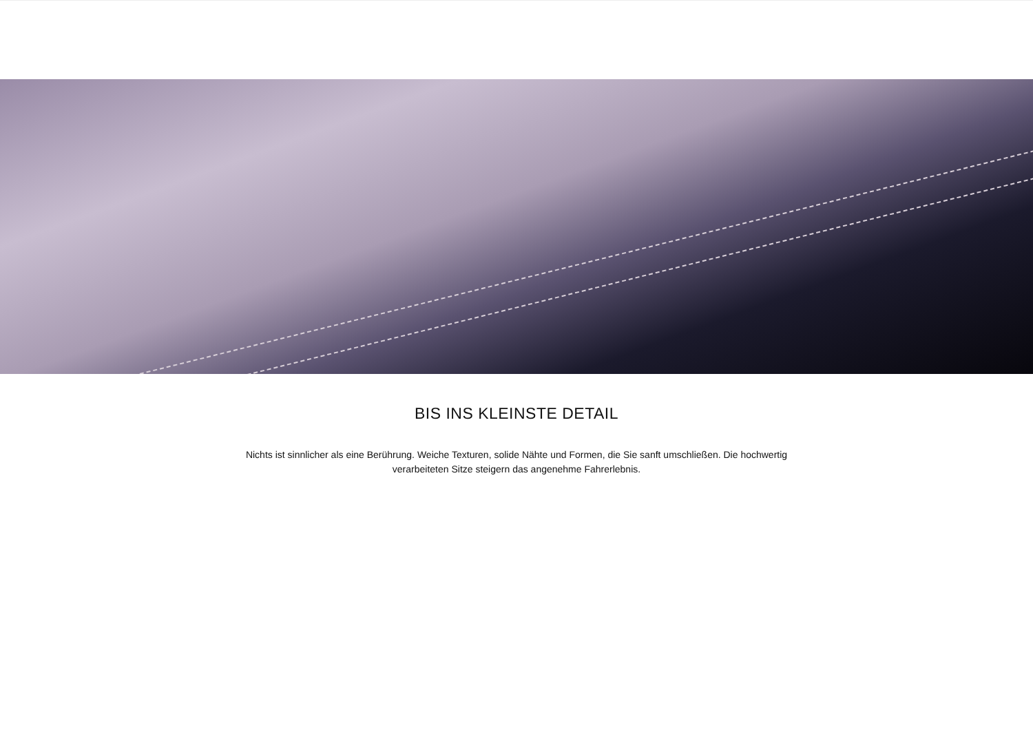BIS INS KLEINSTE DETAIL
Nichts ist sinnlicher als eine Berührung. Weiche Texturen, solide Nähte und Formen, die Sie sanft umschließen. Die hochwertig verarbeiteten Sitze steigern das angenehme Fahrerlebnis.